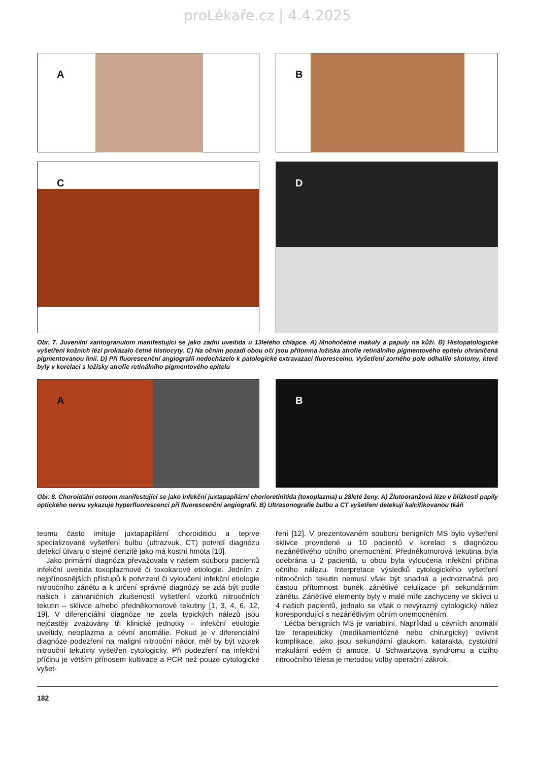proLékaře.cz | 4.4.2025
A
B
C
D
Obr. 7. Juvenilní xantogranulom manifestující se jako zadní uveitida u 13letého chlapce. A) Mnohočetné makuly a papuly na kůži. B) Histopatologické vyšetření kožních lézí prokázalo četné histiocyty. C) Na očním pozadí obou očí jsou přítomna ložiska atrofie retinálního pigmentového epitelu ohraničená pigmentovanou linií. D) Při fluorescenční angiografii nedocházelo k patologické extravazaci fluoresceinu. Vyšetření zorného pole odhalilo skotomy, které byly v korelaci s ložisky atrofie retinálního pigmentového epitelu
A
B
Obr. 8. Choroidální osteom manifestující se jako infekční juxtapapilární chorioretinitida (toxoplazma) u 28leté ženy. A) Žlutooranžová léze v blízkosti papily optického nervu vykazuje hyperfluorescenci při fluorescenční angiografii. B) Ultrasonografie bulbu a CT vyšetření detekují kalcifikovanou tkáň
teomu často imituje juxtapapilární choroiditidu a teprve specializované vyšetření bulbu (ultrazvuk, CT) potvrdí diagnózu detekcí útvaru o stejné denzitě jako má kostní hmota [10].
Jako primární diagnóza převažovala v našem souboru pacientů infekční uveitida toxoplazmové či toxokarové etiologie. Jedním z nejpřínosnějších přístupů k potvrzení či vyloučení infekční etiologie nitroočního zánětu a k určení správné diagnózy se zdá být podle našich i zahraničních zkušeností vyšetření vzorků nitroočních tekutin – sklivce a/nebo předněkomorové tekutiny [1, 3, 4, 6, 12, 19]. V diferenciální diagnóze ne zcela typických nálezů jsou nejčastěji zvažovány tři klinické jednotky – infekční etiologie uveitidy, neoplazma a cévní anomálie. Pokud je v diferenciální diagnóze podezření na maligní nitrooční nádor, měl by být vzorek nitrooční tekutiny vyšetřen cytologicky. Při podezření na infekční příčinu je větším přínosem kultivace a PCR než pouze cytologické vyšet-
ření [12]. V prezentovaném souboru benigních MS bylo vyšetření sklivce provedené u 10 pacientů v korelaci s diagnózou nezánětlivého očního onemocnění. Předněkomorová tekutina byla odebrána u 2 pacientů, u obou byla vyloučena infekční příčina očního nálezu. Interpretace výsledků cytologického vyšetření nitroočních tekutin nemusí však být snadná a jednoznačná pro častou přítomnost buněk zánětlivé celulizace při sekundárním zánětu. Zánětlivé elementy byly v malé míře zachyceny ve sklivci u 4 našich pacientů, jednalo se však o nevýrazný cytologický nález korespondující s nezánětlivým očním onemocněním.
Léčba benigních MS je variabilní. Například u cévních anomálií lze terapeuticky (medikamentózně nebo chirurgicky) ovlivnit komplikace, jako jsou sekundární glaukom, katarakta, cystoidní makulární edém či amoce. U Schwartzova syndromu a cizího nitroočního tělesa je metodou volby operační zákrok,
182